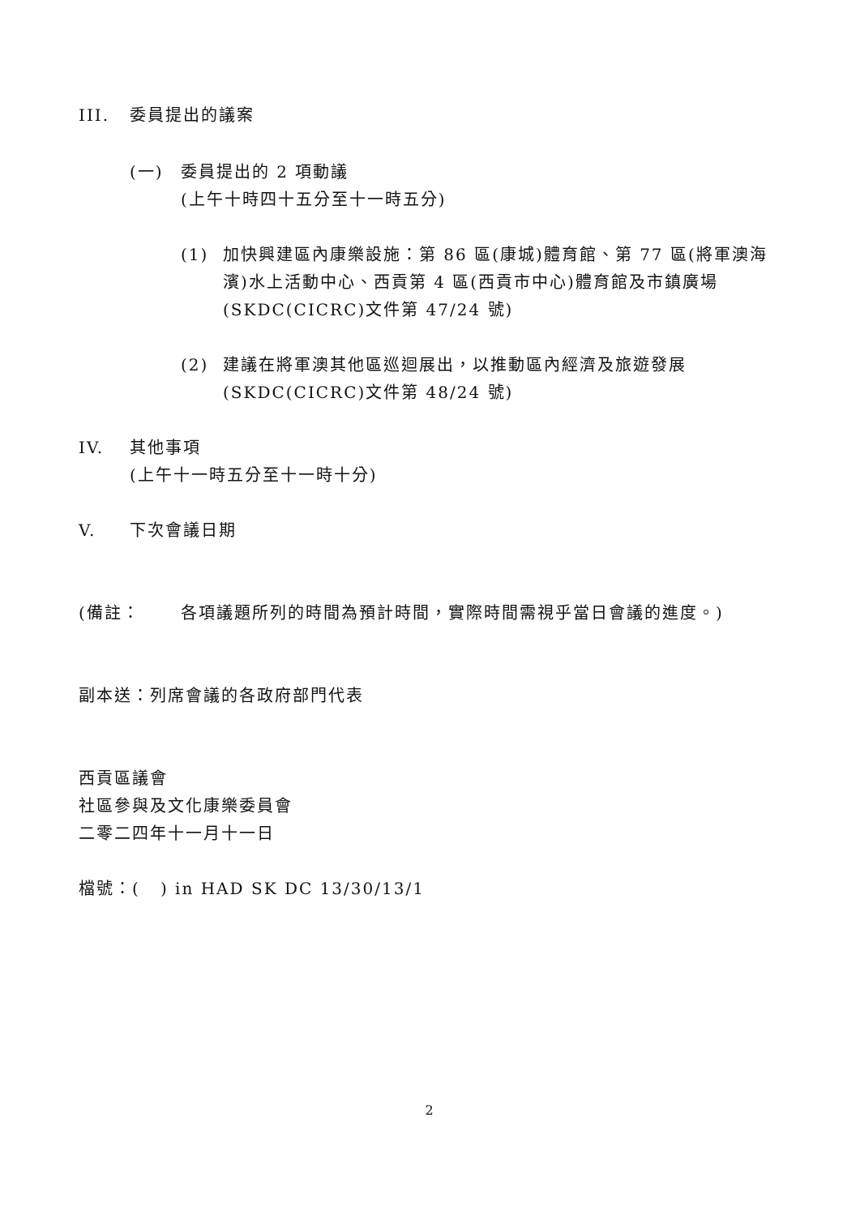III. 委員提出的議案
(一) 委員提出的 2 項動議
(上午十時四十五分至十一時五分)
(1) 加快興建區內康樂設施：第 86 區(康城)體育館、第 77 區(將軍澳海濱)水上活動中心、西貢第 4 區(西貢市中心)體育館及市鎮廣場
(SKDC(CICRC)文件第 47/24 號)
(2) 建議在將軍澳其他區巡迴展出，以推動區內經濟及旅遊發展
(SKDC(CICRC)文件第 48/24 號)
IV. 其他事項
(上午十一時五分至十一時十分)
V. 下次會議日期
(備註： 各項議題所列的時間為預計時間，實際時間需視乎當日會議的進度。)
副本送：列席會議的各政府部門代表
西貢區議會
社區參與及文化康樂委員會
二零二四年十一月十一日
檔號：( ) in HAD SK DC 13/30/13/1
2